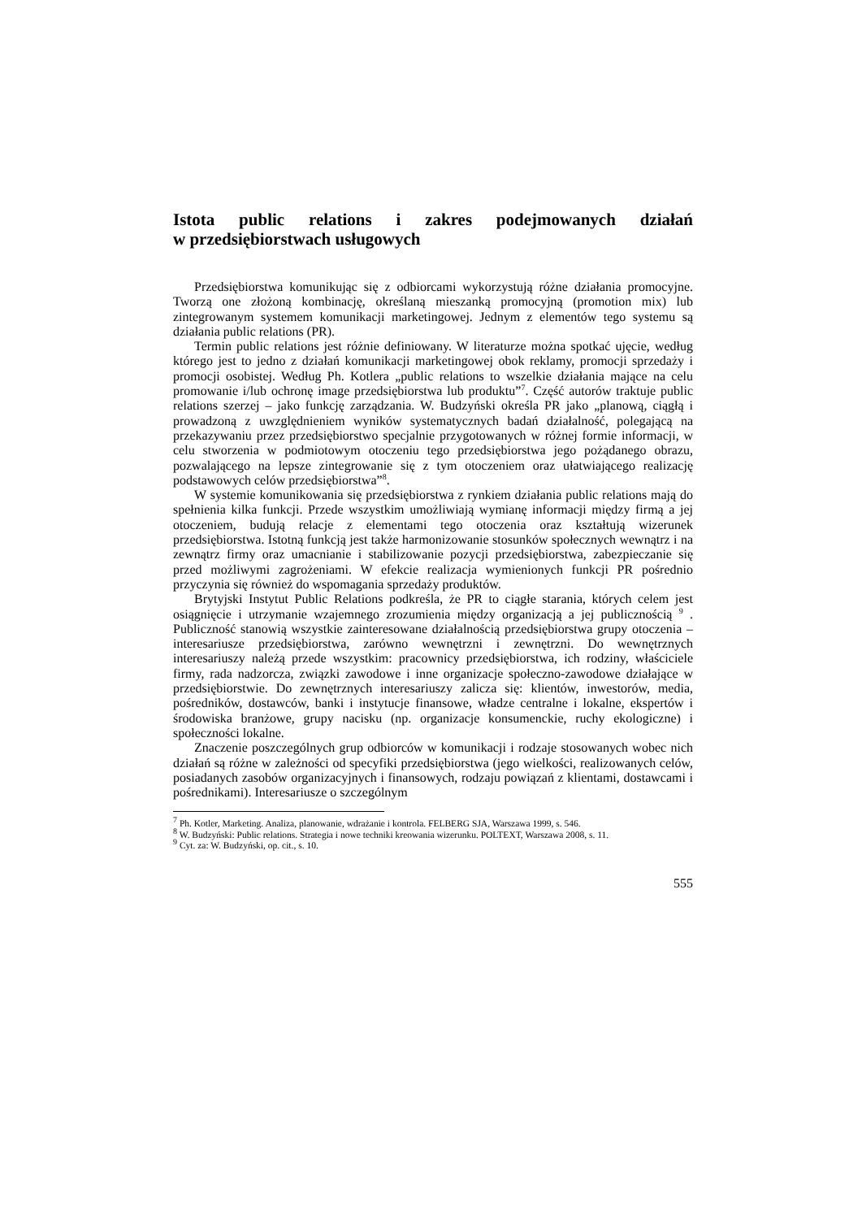Istota public relations i zakres podejmowanych działań
w przedsiębiorstwach usługowych
Przedsiębiorstwa komunikując się z odbiorcami wykorzystują różne działania promocyjne. Tworzą one złożoną kombinację, określaną mieszanką promocyjną (promotion mix) lub zintegrowanym systemem komunikacji marketingowej. Jednym z elementów tego systemu są działania public relations (PR).
Termin public relations jest różnie definiowany. W literaturze można spotkać ujęcie, według którego jest to jedno z działań komunikacji marketingowej obok reklamy, promocji sprzedaży i promocji osobistej. Według Ph. Kotlera „public relations to wszelkie działania mające na celu promowanie i/lub ochronę image przedsiębiorstwa lub produktu”<sup>7</sup>. Część autorów traktuje public relations szerzej – jako funkcję zarządzania. W. Budzyński określa PR jako „planową, ciągłą i prowadzoną z uwzględnieniem wyników systematycznych badań działalność, polegającą na przekazywaniu przez przedsiębiorstwo specjalnie przygotowanych w różnej formie informacji, w celu stworzenia w podmiotowym otoczeniu tego przedsiębiorstwa jego pożądanego obrazu, pozwalającego na lepsze zintegrowanie się z tym otoczeniem oraz ułatwiającego realizację podstawowych celów przedsiębiorstwa”<sup>8</sup>.
W systemie komunikowania się przedsiębiorstwa z rynkiem działania public relations mają do spełnienia kilka funkcji. Przede wszystkim umożliwiają wymianę informacji między firmą a jej otoczeniem, budują relacje z elementami tego otoczenia oraz kształtują wizerunek przedsiębiorstwa. Istotną funkcją jest także harmonizowanie stosunków społecznych wewnątrz i na zewnątrz firmy oraz umacnianie i stabilizowanie pozycji przedsiębiorstwa, zabezpieczanie się przed możliwymi zagrożeniami. W efekcie realizacja wymienionych funkcji PR pośrednio przyczynia się również do wspomagania sprzedaży produktów.
Brytyjski Instytut Public Relations podkreśla, że PR to ciągłe starania, których celem jest osiągnięcie i utrzymanie wzajemnego zrozumienia między organizacją a jej publicznością <sup>9</sup> . Publiczność stanowią wszystkie zainteresowane działalnością przedsiębiorstwa grupy otoczenia – interesariusze przedsiębiorstwa, zarówno wewnętrzni i zewnętrzni. Do wewnętrznych interesariuszy należą przede wszystkim: pracownicy przedsiębiorstwa, ich rodziny, właściciele firmy, rada nadzorcza, związki zawodowe i inne organizacje społeczno-zawodowe działające w przedsiębiorstwie. Do zewnętrznych interesariuszy zalicza się: klientów, inwestorów, media, pośredników, dostawców, banki i instytucje finansowe, władze centralne i lokalne, ekspertów i środowiska branżowe, grupy nacisku (np. organizacje konsumenckie, ruchy ekologiczne) i społeczności lokalne.
Znaczenie poszczególnych grup odbiorców w komunikacji i rodzaje stosowanych wobec nich działań są różne w zależności od specyfiki przedsiębiorstwa (jego wielkości, realizowanych celów, posiadanych zasobów organizacyjnych i finansowych, rodzaju powiązań z klientami, dostawcami i pośrednikami). Interesariusze o szczególnym
<sup>7</sup> Ph. Kotler, Marketing. Analiza, planowanie, wdrażanie i kontrola. FELBERG SJA, Warszawa 1999, s. 546.
<sup>8</sup> W. Budzyński: Public relations. Strategia i nowe techniki kreowania wizerunku. POLTEXT, Warszawa 2008, s. 11.
<sup>9</sup> Cyt. za: W. Budzyński, op. cit., s. 10.
555